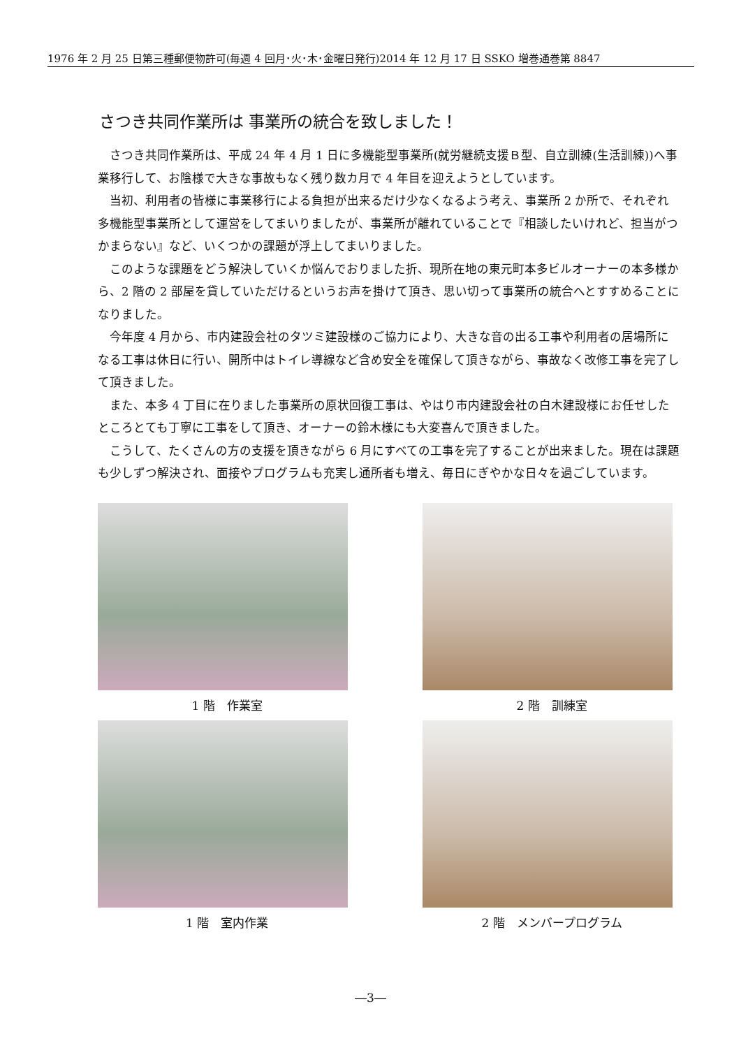1976 年 2 月 25 日第三種郵便物許可(毎週 4 回月･火･木･金曜日発行)2014 年 12 月 17 日 SSKO 増巻通巻第 8847
さつき共同作業所は 事業所の統合を致しました！
さつき共同作業所は、平成 24 年 4 月 1 日に多機能型事業所(就労継続支援Ｂ型、自立訓練(生活訓練))へ事業移行して、お陰様で大きな事故もなく残り数カ月で 4 年目を迎えようとしています。
当初、利用者の皆様に事業移行による負担が出来るだけ少なくなるよう考え、事業所 2 か所で、それぞれ多機能型事業所として運営をしてまいりましたが、事業所が離れていることで『相談したいけれど、担当がつかまらない』など、いくつかの課題が浮上してまいりました。
このような課題をどう解決していくか悩んでおりました折、現所在地の東元町本多ビルオーナーの本多様から、2 階の 2 部屋を貸していただけるというお声を掛けて頂き、思い切って事業所の統合へとすすめることになりました。
今年度 4 月から、市内建設会社のタツミ建設様のご協力により、大きな音の出る工事や利用者の居場所になる工事は休日に行い、開所中はトイレ導線など含め安全を確保して頂きながら、事故なく改修工事を完了して頂きました。
また、本多 4 丁目に在りました事業所の原状回復工事は、やはり市内建設会社の白木建設様にお任せしたところとても丁寧に工事をして頂き、オーナーの鈴木様にも大変喜んで頂きました。
こうして、たくさんの方の支援を頂きながら 6 月にすべての工事を完了することが出来ました。現在は課題も少しずつ解決され、面接やプログラムも充実し通所者も増え、毎日にぎやかな日々を過ごしています。
1 階　作業室
2 階　訓練室
1 階　室内作業
2 階　メンバープログラム
―3―